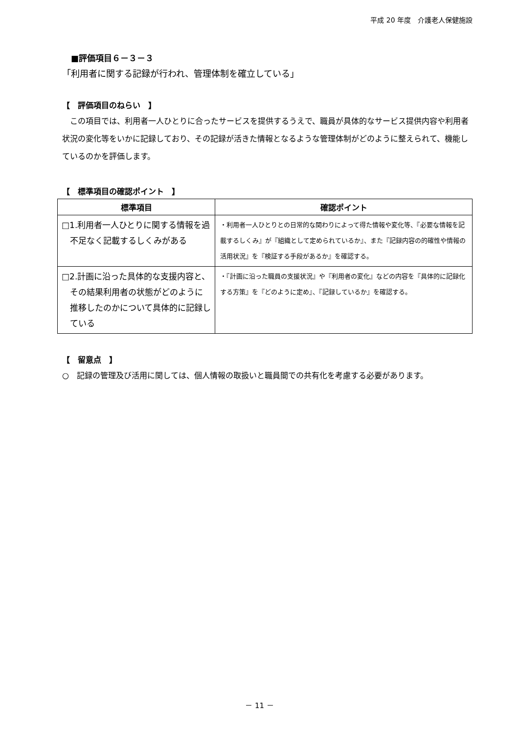平成 20 年度　介護老人保健施設
■評価項目６－３－３
「利用者に関する記録が行われ、管理体制を確立している」
【　評価項目のねらい　】
この項目では、利用者一人ひとりに合ったサービスを提供するうえで、職員が具体的なサービス提供内容や利用者状況の変化等をいかに記録しており、その記録が活きた情報となるような管理体制がどのように整えられて、機能しているのかを評価します。
【　標準項目の確認ポイント　】
| 標準項目 | 確認ポイント |
| --- | --- |
| □1.利用者一人ひとりに関する情報を過不足なく記載するしくみがある | ・利用者一人ひとりとの日常的な関わりによって得た情報や変化等、『必要な情報を記載するしくみ』が『組織として定められているか』、また『記録内容の的確性や情報の活用状況』を『検証する手段があるか』を確認する。 |
| □2.計画に沿った具体的な支援内容と、その結果利用者の状態がどのように推移したのかについて具体的に記録している | ・『計画に沿った職員の支援状況』や『利用者の変化』などの内容を『具体的に記録化する方策』を『どのように定め』、『記録しているか』を確認する。 |
【　留意点　】
○　記録の管理及び活用に関しては、個人情報の取扱いと職員間での共有化を考慮する必要があります。
－ 11 －